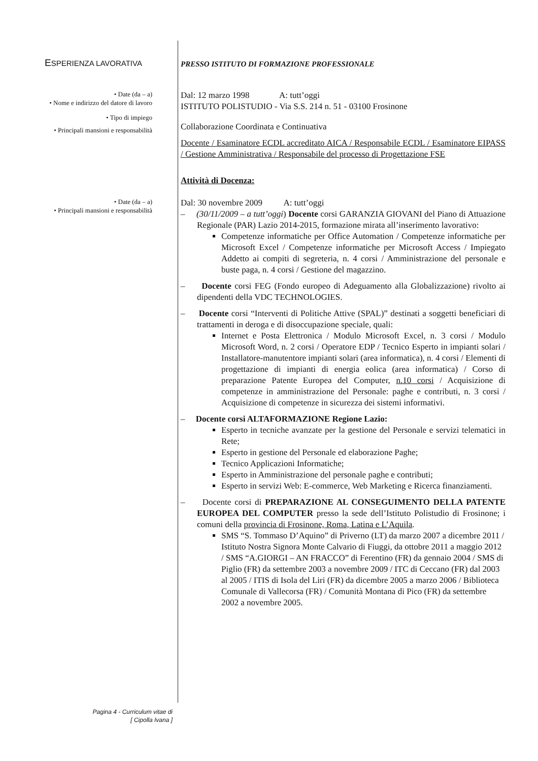ESPERIENZA LAVORATIVA
PRESSO ISTITUTO DI FORMAZIONE PROFESSIONALE
• Date (da – a)
• Nome e indirizzo del datore di lavoro
• Tipo di impiego
• Principali mansioni e responsabilità
Dal: 12 marzo 1998 A: tutt’oggi
ISTITUTO POLISTUDIO - Via S.S. 214 n. 51 - 03100 Frosinone
Collaborazione Coordinata e Continuativa
Docente / Esaminatore ECDL accreditato AICA / Responsabile ECDL / Esaminatore EIPASS / Gestione Amministrativa / Responsabile del processo di Progettazione FSE
Attività di Docenza:
• Date (da – a)
• Principali mansioni e responsabilità
Dal: 30 novembre 2009 A: tutt’oggi
– (30/11/2009 – a tutt’oggi) Docente corsi GARANZIA GIOVANI del Piano di Attuazione Regionale (PAR) Lazio 2014-2015, formazione mirata all’inserimento lavorativo:
Competenze informatiche per Office Automation / Competenze informatiche per Microsoft Excel / Competenze informatiche per Microsoft Access / Impiegato Addetto ai compiti di segreteria, n. 4 corsi / Amministrazione del personale e buste paga, n. 4 corsi / Gestione del magazzino.
– Docente corsi FEG (Fondo europeo di Adeguamento alla Globalizzazione) rivolto ai dipendenti della VDC TECHNOLOGIES.
– Docente corsi “Interventi di Politiche Attive (SPAL)” destinati a soggetti beneficiari di trattamenti in deroga e di disoccupazione speciale, quali:
Internet e Posta Elettronica / Modulo Microsoft Excel, n. 3 corsi / Modulo Microsoft Word, n. 2 corsi / Operatore EDP / Tecnico Esperto in impianti solari / Installatore-manutentore impianti solari (area informatica), n. 4 corsi / Elementi di progettazione di impianti di energia eolica (area informatica) / Corso di preparazione Patente Europea del Computer, n.10 corsi / Acquisizione di competenze in amministrazione del Personale: paghe e contributi, n. 3 corsi / Acquisizione di competenze in sicurezza dei sistemi informativi.
– Docente corsi ALTAFORMAZIONE Regione Lazio:
Esperto in tecniche avanzate per la gestione del Personale e servizi telematici in Rete;
Esperto in gestione del Personale ed elaborazione Paghe;
Tecnico Applicazioni Informatiche;
Esperto in Amministrazione del personale paghe e contributi;
Esperto in servizi Web: E-commerce, Web Marketing e Ricerca finanziamenti.
– Docente corsi di PREPARAZIONE AL CONSEGUIMENTO DELLA PATENTE EUROPEA DEL COMPUTER presso la sede dell’Istituto Polistudio di Frosinone; i comuni della provincia di Frosinone, Roma, Latina e L’Aquila.
SMS “S. Tommaso D’Aquino” di Priverno (LT) da marzo 2007 a dicembre 2011 / Istituto Nostra Signora Monte Calvario di Fiuggi, da ottobre 2011 a maggio 2012 / SMS “A.GIORGI – AN FRACCO” di Ferentino (FR) da gennaio 2004 / SMS di Piglio (FR) da settembre 2003 a novembre 2009 / ITC di Ceccano (FR) dal 2003 al 2005 / ITIS di Isola del Liri (FR) da dicembre 2005 a marzo 2006 / Biblioteca Comunale di Vallecorsa (FR) / Comunità Montana di Pico (FR) da settembre 2002 a novembre 2005.
Pagina 4 - Curriculum vitae di
[ Cipolla Ivana ]